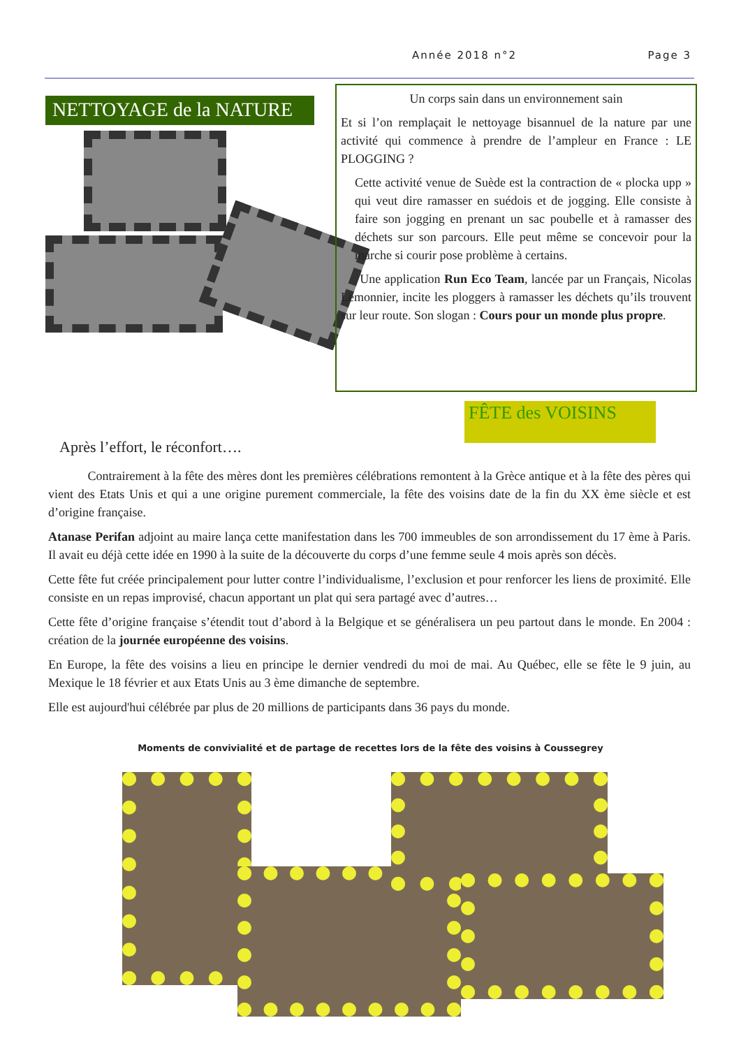Année 2018 n°2 Page 3
NETTOYAGE de la NATURE
Après l’effort, le réconfort….
Un corps sain dans un environnement sain
Et si l’on remplaçait le nettoyage bisannuel de la nature par une activité qui commence à prendre de l’ampleur en France : LE PLOGGING ?
Cette activité venue de Suède est la contraction de « plocka upp » qui veut dire ramasser en suédois et de jogging. Elle consiste à faire son jogging en prenant un sac poubelle et à ramasser des déchets sur son parcours. Elle peut même se concevoir pour la marche si courir pose problème à certains.
Une application Run Eco Team, lancée par un Français, Nicolas Lemonnier, incite les ploggers à ramasser les déchets qu’ils trouvent sur leur route. Son slogan : Cours pour un monde plus propre.
FÊTE des VOISINS
Contrairement à la fête des mères dont les premières célébrations remontent à la Grèce antique et à la fête des pères qui vient des Etats Unis et qui a une origine purement commerciale, la fête des voisins date de la fin du XX ème siècle et est d’origine française.
Atanase Perifan adjoint au maire lança cette manifestation dans les 700 immeubles de son arrondissement du 17 ème à Paris. Il avait eu déjà cette idée en 1990 à la suite de la découverte du corps d’une femme seule 4 mois après son décès.
Cette fête fut créée principalement pour lutter contre l’individualisme, l’exclusion et pour renforcer les liens de proximité. Elle consiste en un repas improvisé, chacun apportant un plat qui sera partagé avec d’autres…
Cette fête d’origine française s’étendit tout d’abord à la Belgique et se généralisera un peu partout dans le monde. En 2004 : création de la journée européenne des voisins.
En Europe, la fête des voisins a lieu en principe le dernier vendredi du moi de mai. Au Québec, elle se fête le 9 juin, au Mexique le 18 février et aux Etats Unis au 3 ème dimanche de septembre.
Elle est aujourd'hui célébrée par plus de 20 millions de participants dans 36 pays du monde.
Moments de convivialité et de partage de recettes lors de la fête des voisins à Coussegrey